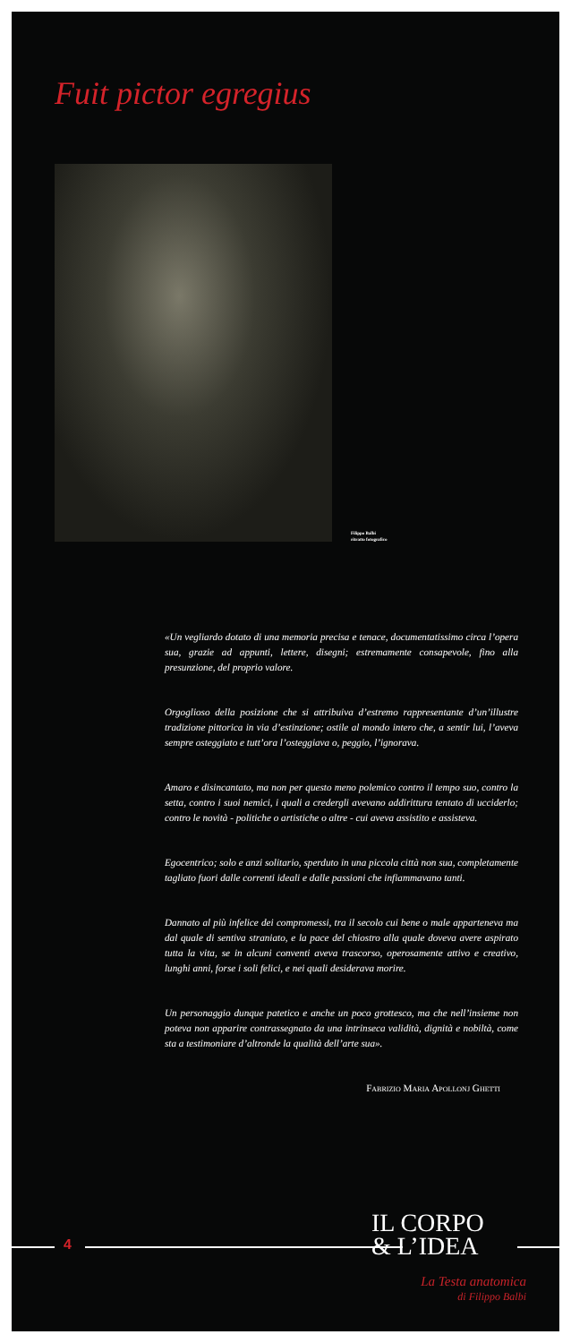Fuit pictor egregius
Filippo Balbi
ritratto fotografico
«Un vegliardo dotato di una memoria precisa e tenace, documentatissimo circa l’opera sua, grazie ad appunti, lettere, disegni; estremamente consapevole, fino alla presunzione, del proprio valore.
Orgoglioso della posizione che si attribuiva d’estremo rappresentante d’un’illustre tradizione pittorica in via d’estinzione; ostile al mondo intero che, a sentir lui, l’aveva sempre osteggiato e tutt’ora l’osteggiava o, peggio, l’ignorava.
Amaro e disincantato, ma non per questo meno polemico contro il tempo suo, contro la setta, contro i suoi nemici, i quali a credergli avevano addirittura tentato di ucciderlo; contro le novità - politiche o artistiche o altre - cui aveva assistito e assisteva.
Egocentrico; solo e anzi solitario, sperduto in una piccola città non sua, completamente tagliato fuori dalle correnti ideali e dalle passioni che infiammavano tanti.
Dannato al più infelice dei compromessi, tra il secolo cui bene o male apparteneva ma dal quale di sentiva straniato, e la pace del chiostro alla quale doveva avere aspirato tutta la vita, se in alcuni conventi aveva trascorso, operosamente attivo e creativo, lunghi anni, forse i soli felici, e nei quali desiderava morire.
Un personaggio dunque patetico e anche un poco grottesco, ma che nell’insieme non poteva non apparire contrassegnato da una intrinseca validità, dignità e nobiltà, come sta a testimoniare d’altronde la qualità dell’arte sua».
Fabrizio Maria Apollonj Ghetti
4
IL CORPO
& L’IDEA
La Testa anatomica
di Filippo Balbi